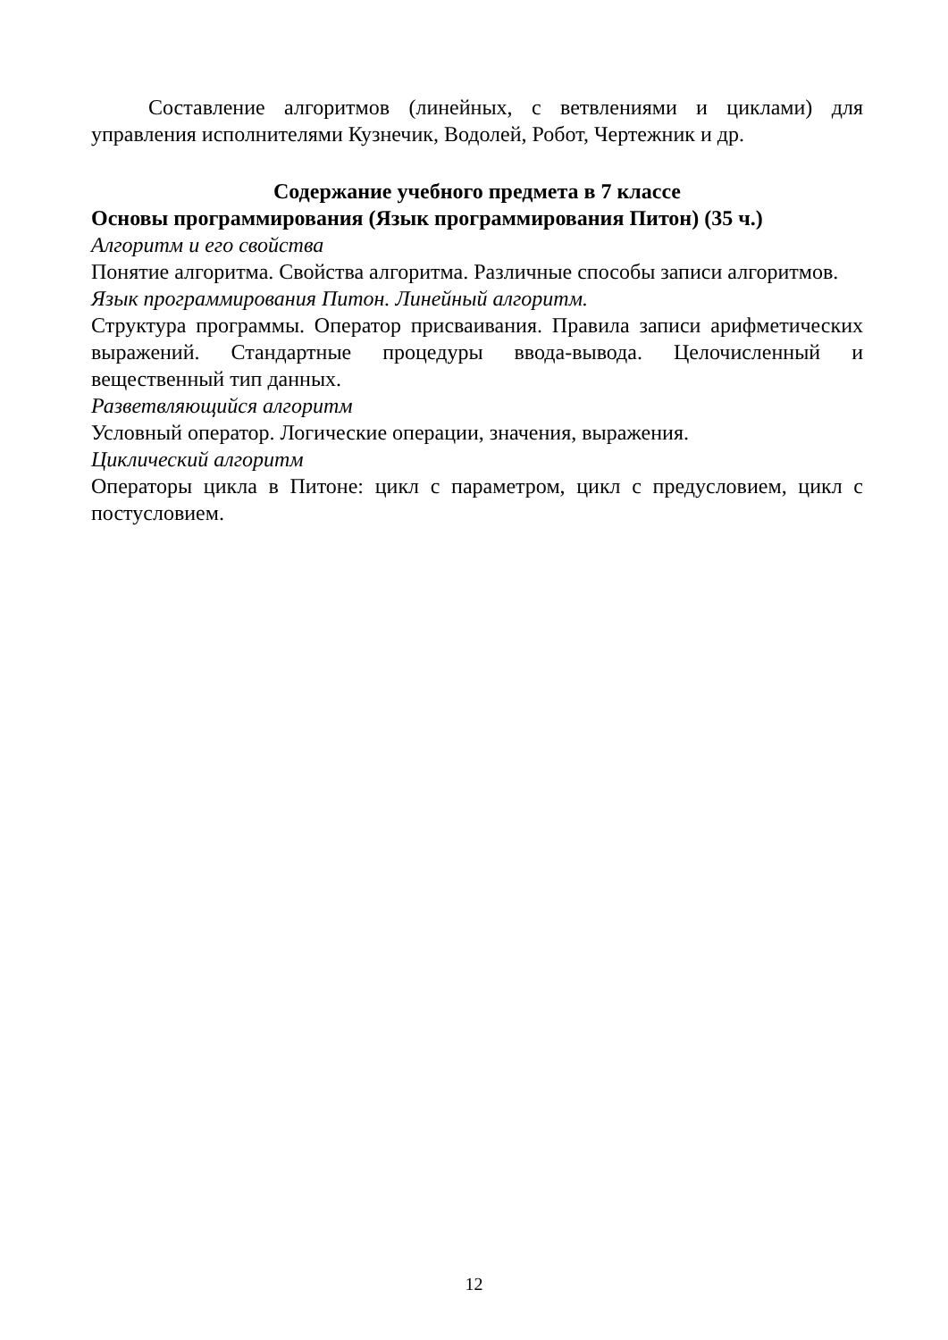Составление алгоритмов (линейных, с ветвлениями и циклами) для управления исполнителями Кузнечик, Водолей, Робот, Чертежник и др.
Содержание учебного предмета в 7 классе
Основы программирования (Язык программирования Питон) (35 ч.)
Алгоритм и его свойства
Понятие алгоритма. Свойства алгоритма. Различные способы записи алгоритмов.
Язык программирования Питон. Линейный алгоритм.
Структура программы. Оператор присваивания. Правила записи арифметических выражений. Стандартные процедуры ввода-вывода. Целочисленный и вещественный тип данных.
Разветвляющийся алгоритм
Условный оператор. Логические операции, значения, выражения.
Циклический алгоритм
Операторы цикла в Питоне: цикл с параметром, цикл с предусловием, цикл с постусловием.
12